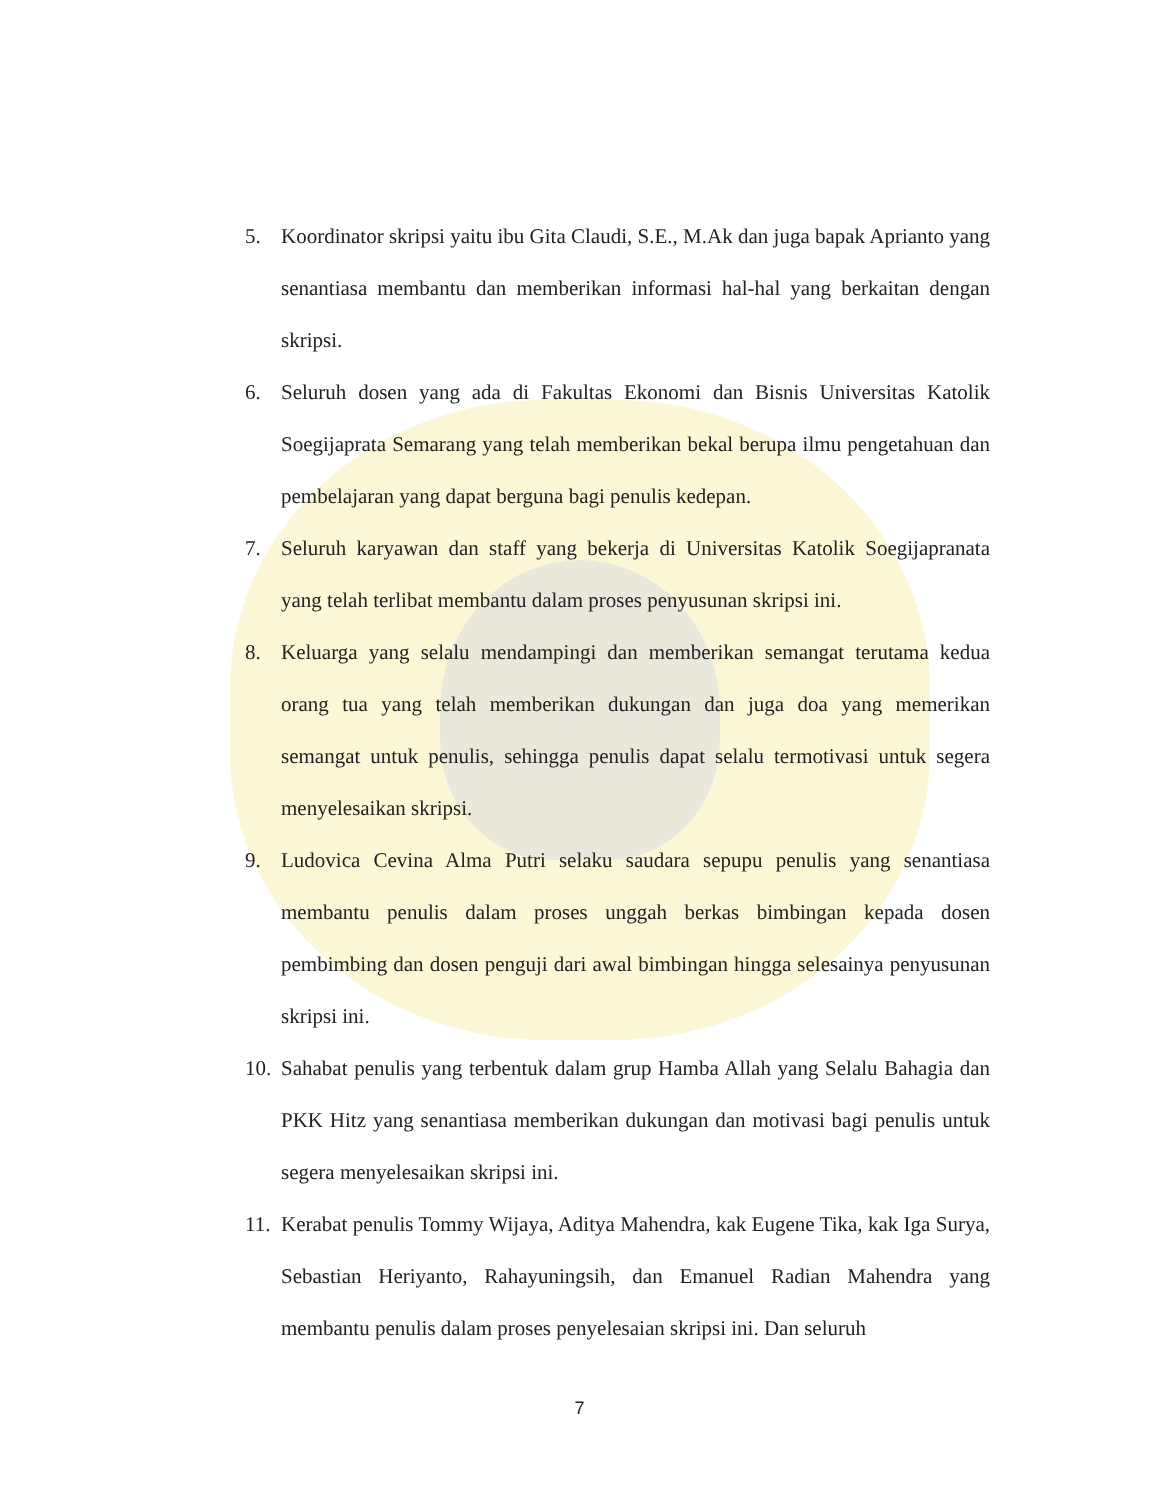5. Koordinator skripsi yaitu ibu Gita Claudi, S.E., M.Ak dan juga bapak Aprianto yang senantiasa membantu dan memberikan informasi hal-hal yang berkaitan dengan skripsi.
6. Seluruh dosen yang ada di Fakultas Ekonomi dan Bisnis Universitas Katolik Soegijaprata Semarang yang telah memberikan bekal berupa ilmu pengetahuan dan pembelajaran yang dapat berguna bagi penulis kedepan.
7. Seluruh karyawan dan staff yang bekerja di Universitas Katolik Soegijapranata yang telah terlibat membantu dalam proses penyusunan skripsi ini.
8. Keluarga yang selalu mendampingi dan memberikan semangat terutama kedua orang tua yang telah memberikan dukungan dan juga doa yang memerikan semangat untuk penulis, sehingga penulis dapat selalu termotivasi untuk segera menyelesaikan skripsi.
9. Ludovica Cevina Alma Putri selaku saudara sepupu penulis yang senantiasa membantu penulis dalam proses unggah berkas bimbingan kepada dosen pembimbing dan dosen penguji dari awal bimbingan hingga selesainya penyusunan skripsi ini.
10. Sahabat penulis yang terbentuk dalam grup Hamba Allah yang Selalu Bahagia dan PKK Hitz yang senantiasa memberikan dukungan dan motivasi bagi penulis untuk segera menyelesaikan skripsi ini.
11. Kerabat penulis Tommy Wijaya, Aditya Mahendra, kak Eugene Tika, kak Iga Surya, Sebastian Heriyanto, Rahayuningsih, dan Emanuel Radian Mahendra yang membantu penulis dalam proses penyelesaian skripsi ini. Dan seluruh
7